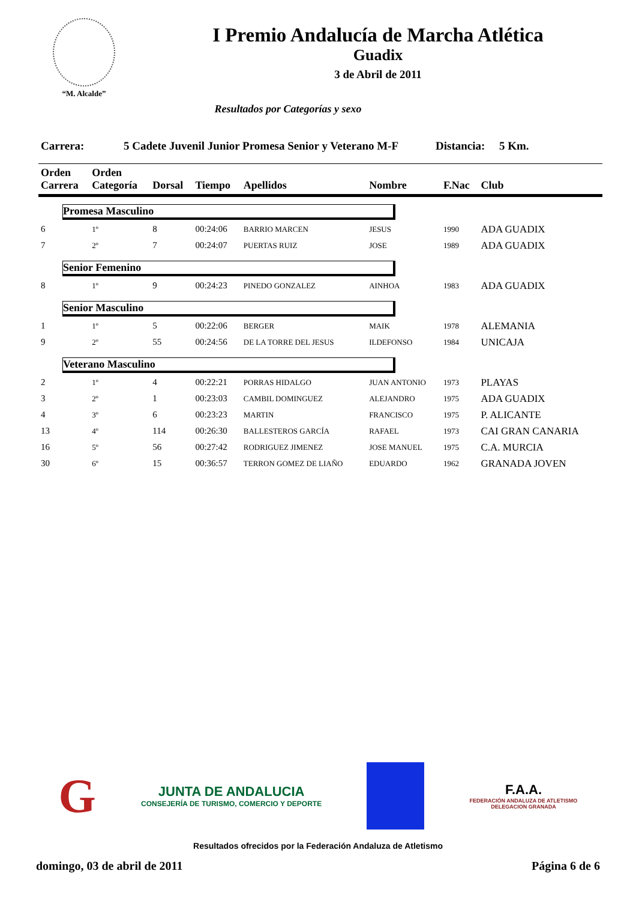“M. Alcalde”
I Premio Andalucía de Marcha Atlética
Guadix
3 de Abril de 2011
Resultados por Categorías y sexo
Carrera: 5 Cadete Juvenil Junior Promesa Senior y Veterano M-F Distancia: 5 Km.
| Orden Carrera | Orden Categoría | Dorsal | Tiempo | Apellidos | Nombre | F.Nac | Club |
| --- | --- | --- | --- | --- | --- | --- | --- |
| Promesa Masculino | | | | | | | |
| 6 | 1º | 8 | 00:24:06 | BARRIO MARCEN | JESUS | 1990 | ADA GUADIX |
| 7 | 2º | 7 | 00:24:07 | PUERTAS RUIZ | JOSE | 1989 | ADA GUADIX |
| Senior Femenino | | | | | | | |
| 8 | 1º | 9 | 00:24:23 | PINEDO GONZALEZ | AINHOA | 1983 | ADA GUADIX |
| Senior Masculino | | | | | | | |
| 1 | 1º | 5 | 00:22:06 | BERGER | MAIK | 1978 | ALEMANIA |
| 9 | 2º | 55 | 00:24:56 | DE LA TORRE DEL JESUS | ILDEFONSO | 1984 | UNICAJA |
| Veterano Masculino | | | | | | | |
| 2 | 1º | 4 | 00:22:21 | PORRAS HIDALGO | JUAN ANTONIO | 1973 | PLAYAS |
| 3 | 2º | 1 | 00:23:03 | CAMBIL DOMINGUEZ | ALEJANDRO | 1975 | ADA GUADIX |
| 4 | 3º | 6 | 00:23:23 | MARTIN | FRANCISCO | 1975 | P. ALICANTE |
| 13 | 4º | 114 | 00:26:30 | BALLESTEROS GARCÍA | RAFAEL | 1973 | CAI GRAN CANARIA |
| 16 | 5º | 56 | 00:27:42 | RODRIGUEZ JIMENEZ | JOSE MANUEL | 1975 | C.A. MURCIA |
| 30 | 6º | 15 | 00:36:57 | TERRON GOMEZ DE LIAÑO | EDUARDO | 1962 | GRANADA JOVEN |
G
JUNTA DE ANDALUCIA
CONSEJERÍA DE TURISMO, COMERCIO Y DEPORTE
F.A.A.
FEDERACIÓN ANDALUZA DE ATLETISMO
DELEGACION GRANADA
Resultados ofrecidos por la Federación Andaluza de Atletismo
domingo, 03 de abril de 2011 Página 6 de 6